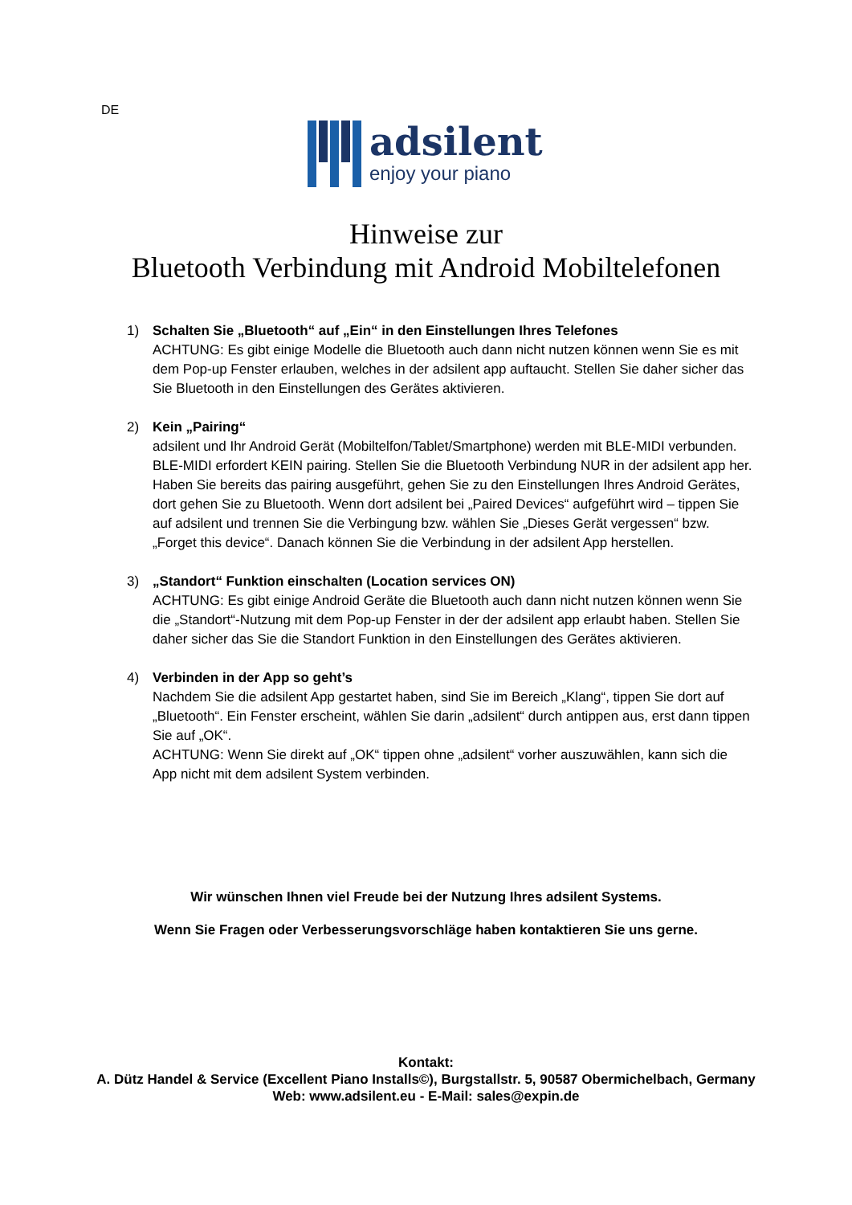DE
adsilent
enjoy your piano
Hinweise zur
Bluetooth Verbindung mit Android Mobiltelefonen
1) Schalten Sie „Bluetooth“ auf „Ein“ in den Einstellungen Ihres Telefones
ACHTUNG: Es gibt einige Modelle die Bluetooth auch dann nicht nutzen können wenn Sie es mit dem Pop-up Fenster erlauben, welches in der adsilent app auftaucht. Stellen Sie daher sicher das Sie Bluetooth in den Einstellungen des Gerätes aktivieren.
2) Kein „Pairing“adsilent und Ihr Android Gerät (Mobiltelfon/Tablet/Smartphone) werden mit BLE-MIDI verbunden. BLE-MIDI erfordert KEIN pairing. Stellen Sie die Bluetooth Verbindung NUR in der adsilent app her. Haben Sie bereits das pairing ausgeführt, gehen Sie zu den Einstellungen Ihres Android Gerätes, dort gehen Sie zu Bluetooth. Wenn dort adsilent bei „Paired Devices“ aufgeführt wird – tippen Sie auf adsilent und trennen Sie die Verbingung bzw. wählen Sie „Dieses Gerät vergessen“ bzw. „Forget this device“. Danach können Sie die Verbindung in der adsilent App herstellen.
3) „Standort“ Funktion einschalten (Location services ON)
ACHTUNG: Es gibt einige Android Geräte die Bluetooth auch dann nicht nutzen können wenn Sie die „Standort“-Nutzung mit dem Pop-up Fenster in der der adsilent app erlaubt haben. Stellen Sie daher sicher das Sie die Standort Funktion in den Einstellungen des Gerätes aktivieren.
4) Verbinden in der App so geht’s
Nachdem Sie die adsilent App gestartet haben, sind Sie im Bereich „Klang“, tippen Sie dort auf „Bluetooth“. Ein Fenster erscheint, wählen Sie darin „adsilent“ durch antippen aus, erst dann tippen Sie auf „OK“.
ACHTUNG: Wenn Sie direkt auf „OK“ tippen ohne „adsilent“ vorher auszuwählen, kann sich die App nicht mit dem adsilent System verbinden.
Wir wünschen Ihnen viel Freude bei der Nutzung Ihres adsilent Systems.
Wenn Sie Fragen oder Verbesserungsvorschläge haben kontaktieren Sie uns gerne.
Kontakt:
A. Dütz Handel & Service (Excellent Piano Installs©), Burgstallstr. 5, 90587 Obermichelbach, Germany
Web: www.adsilent.eu - E-Mail: sales@expin.de